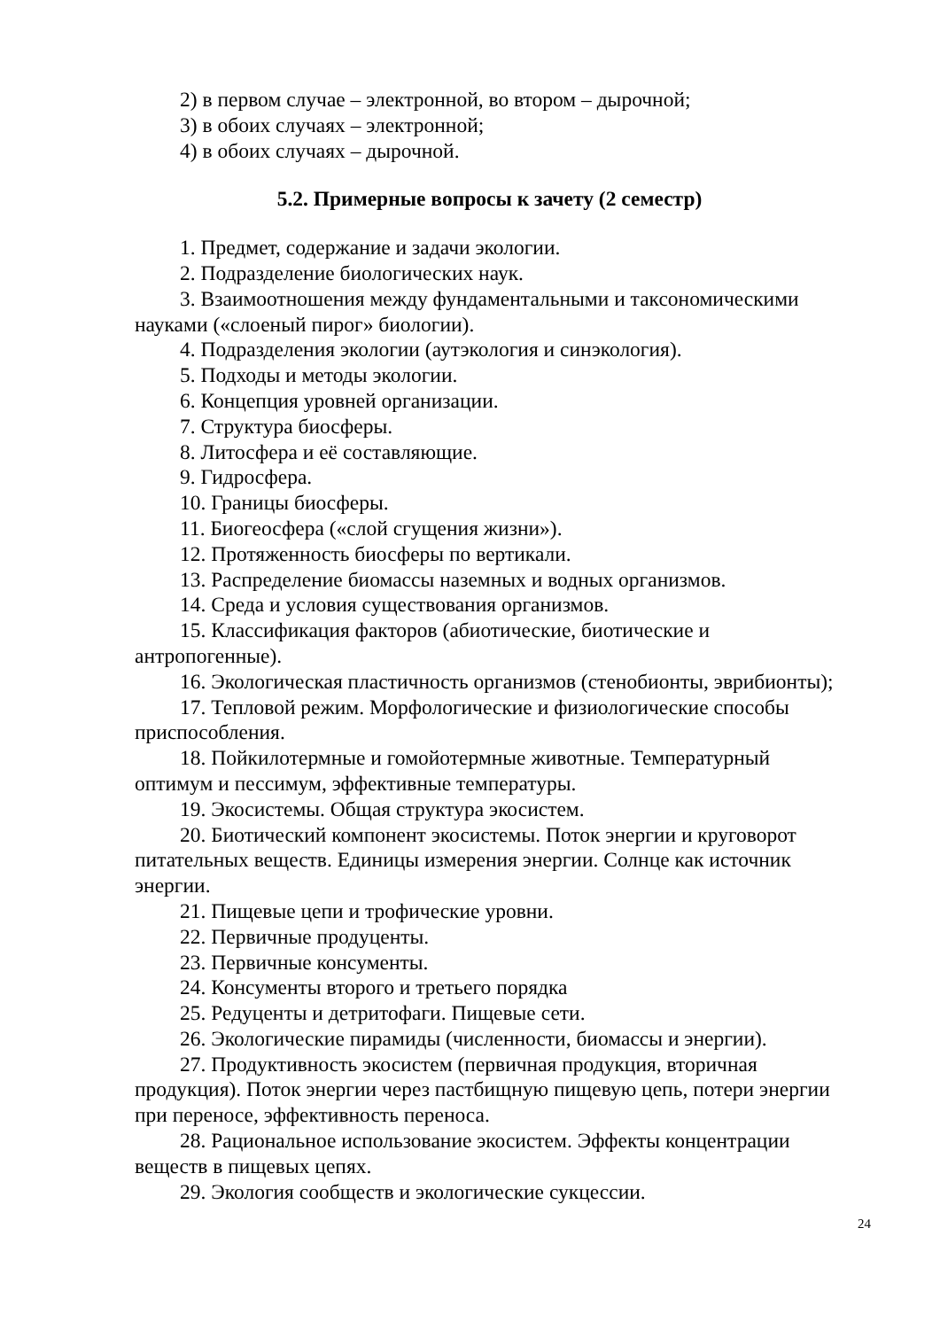2) в первом случае – электронной, во втором – дырочной;
3) в обоих случаях – электронной;
4) в обоих случаях – дырочной.
5.2. Примерные вопросы к зачету (2 семестр)
1. Предмет, содержание и задачи экологии.
2. Подразделение биологических наук.
3. Взаимоотношения между фундаментальными и таксономическими науками («слоеный пирог» биологии).
4. Подразделения экологии (аутэкология и синэкология).
5. Подходы и методы экологии.
6. Концепция уровней организации.
7. Структура биосферы.
8. Литосфера и её составляющие.
9. Гидросфера.
10. Границы биосферы.
11. Биогеосфера («слой сгущения жизни»).
12. Протяженность биосферы по вертикали.
13. Распределение биомассы наземных и водных организмов.
14. Среда и условия существования организмов.
15. Классификация факторов (абиотические, биотические и антропогенные).
16. Экологическая пластичность организмов (стенобионты, эврибионты);
17. Тепловой режим. Морфологические и физиологические способы приспособления.
18. Пойкилотермные и гомойотермные животные. Температурный оптимум и пессимум, эффективные температуры.
19. Экосистемы. Общая структура экосистем.
20. Биотический компонент экосистемы. Поток энергии и круговорот питательных веществ. Единицы измерения энергии. Солнце как источник энергии.
21. Пищевые цепи и трофические уровни.
22. Первичные продуценты.
23. Первичные консументы.
24. Консументы второго и третьего порядка
25. Редуценты и детритофаги. Пищевые сети.
26. Экологические пирамиды (численности, биомассы и энергии).
27. Продуктивность экосистем (первичная продукция, вторичная продукция). Поток энергии через пастбищную пищевую цепь, потери энергии при переносе, эффективность переноса.
28. Рациональное использование экосистем. Эффекты концентрации веществ в пищевых цепях.
29. Экология сообществ и экологические сукцессии.
24